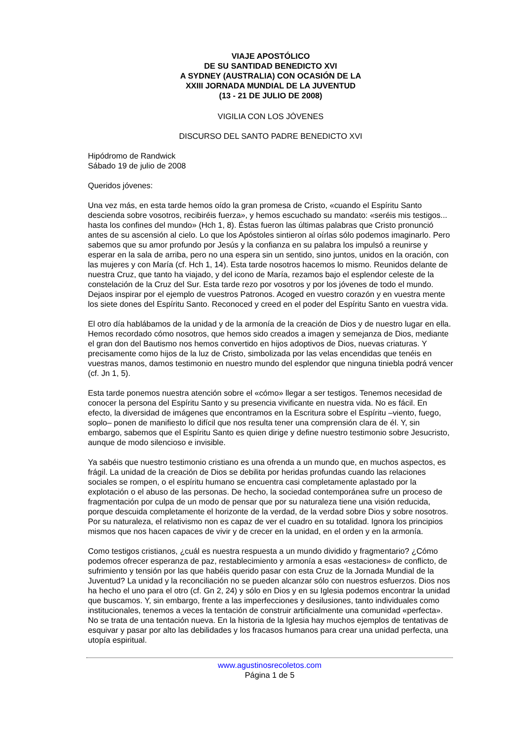VIAJE APOSTÓLICO
DE SU SANTIDAD BENEDICTO XVI
A SYDNEY (AUSTRALIA) CON OCASIÓN DE LA
XXIII JORNADA MUNDIAL DE LA JUVENTUD
(13 - 21 DE JULIO DE 2008)
VIGILIA CON LOS JÓVENES
DISCURSO DEL SANTO PADRE BENEDICTO XVI
Hipódromo de Randwick
Sábado 19 de julio de 2008
Queridos jóvenes:
Una vez más, en esta tarde hemos oído la gran promesa de Cristo, «cuando el Espíritu Santo descienda sobre vosotros, recibiréis fuerza», y hemos escuchado su mandato: «seréis mis testigos... hasta los confines del mundo» (Hch 1, 8). Éstas fueron las últimas palabras que Cristo pronunció antes de su ascensión al cielo. Lo que los Apóstoles sintieron al oírlas sólo podemos imaginarlo. Pero sabemos que su amor profundo por Jesús y la confianza en su palabra los impulsó a reunirse y esperar en la sala de arriba, pero no una espera sin un sentido, sino juntos, unidos en la oración, con las mujeres y con María (cf. Hch 1, 14). Esta tarde nosotros hacemos lo mismo. Reunidos delante de nuestra Cruz, que tanto ha viajado, y del icono de María, rezamos bajo el esplendor celeste de la constelación de la Cruz del Sur. Esta tarde rezo por vosotros y por los jóvenes de todo el mundo. Dejaos inspirar por el ejemplo de vuestros Patronos. Acoged en vuestro corazón y en vuestra mente los siete dones del Espíritu Santo. Reconoced y creed en el poder del Espíritu Santo en vuestra vida.
El otro día hablábamos de la unidad y de la armonía de la creación de Dios y de nuestro lugar en ella. Hemos recordado cómo nosotros, que hemos sido creados a imagen y semejanza de Dios, mediante el gran don del Bautismo nos hemos convertido en hijos adoptivos de Dios, nuevas criaturas. Y precisamente como hijos de la luz de Cristo, simbolizada por las velas encendidas que tenéis en vuestras manos, damos testimonio en nuestro mundo del esplendor que ninguna tiniebla podrá vencer (cf. Jn 1, 5).
Esta tarde ponemos nuestra atención sobre el «cómo» llegar a ser testigos. Tenemos necesidad de conocer la persona del Espíritu Santo y su presencia vivificante en nuestra vida. No es fácil. En efecto, la diversidad de imágenes que encontramos en la Escritura sobre el Espíritu –viento, fuego, soplo– ponen de manifiesto lo difícil que nos resulta tener una comprensión clara de él. Y, sin embargo, sabemos que el Espíritu Santo es quien dirige y define nuestro testimonio sobre Jesucristo, aunque de modo silencioso e invisible.
Ya sabéis que nuestro testimonio cristiano es una ofrenda a un mundo que, en muchos aspectos, es frágil. La unidad de la creación de Dios se debilita por heridas profundas cuando las relaciones sociales se rompen, o el espíritu humano se encuentra casi completamente aplastado por la explotación o el abuso de las personas. De hecho, la sociedad contemporánea sufre un proceso de fragmentación por culpa de un modo de pensar que por su naturaleza tiene una visión reducida, porque descuida completamente el horizonte de la verdad, de la verdad sobre Dios y sobre nosotros. Por su naturaleza, el relativismo non es capaz de ver el cuadro en su totalidad. Ignora los principios mismos que nos hacen capaces de vivir y de crecer en la unidad, en el orden y en la armonía.
Como testigos cristianos, ¿cuál es nuestra respuesta a un mundo dividido y fragmentario? ¿Cómo podemos ofrecer esperanza de paz, restablecimiento y armonía a esas «estaciones» de conflicto, de sufrimiento y tensión por las que habéis querido pasar con esta Cruz de la Jornada Mundial de la Juventud? La unidad y la reconciliación no se pueden alcanzar sólo con nuestros esfuerzos. Dios nos ha hecho el uno para el otro (cf. Gn 2, 24) y sólo en Dios y en su Iglesia podemos encontrar la unidad que buscamos. Y, sin embargo, frente a las imperfecciones y desilusiones, tanto individuales como institucionales, tenemos a veces la tentación de construir artificialmente una comunidad «perfecta». No se trata de una tentación nueva. En la historia de la Iglesia hay muchos ejemplos de tentativas de esquivar y pasar por alto las debilidades y los fracasos humanos para crear una unidad perfecta, una utopía espiritual.
www.agustinosrecoletos.com
Página 1 de 5